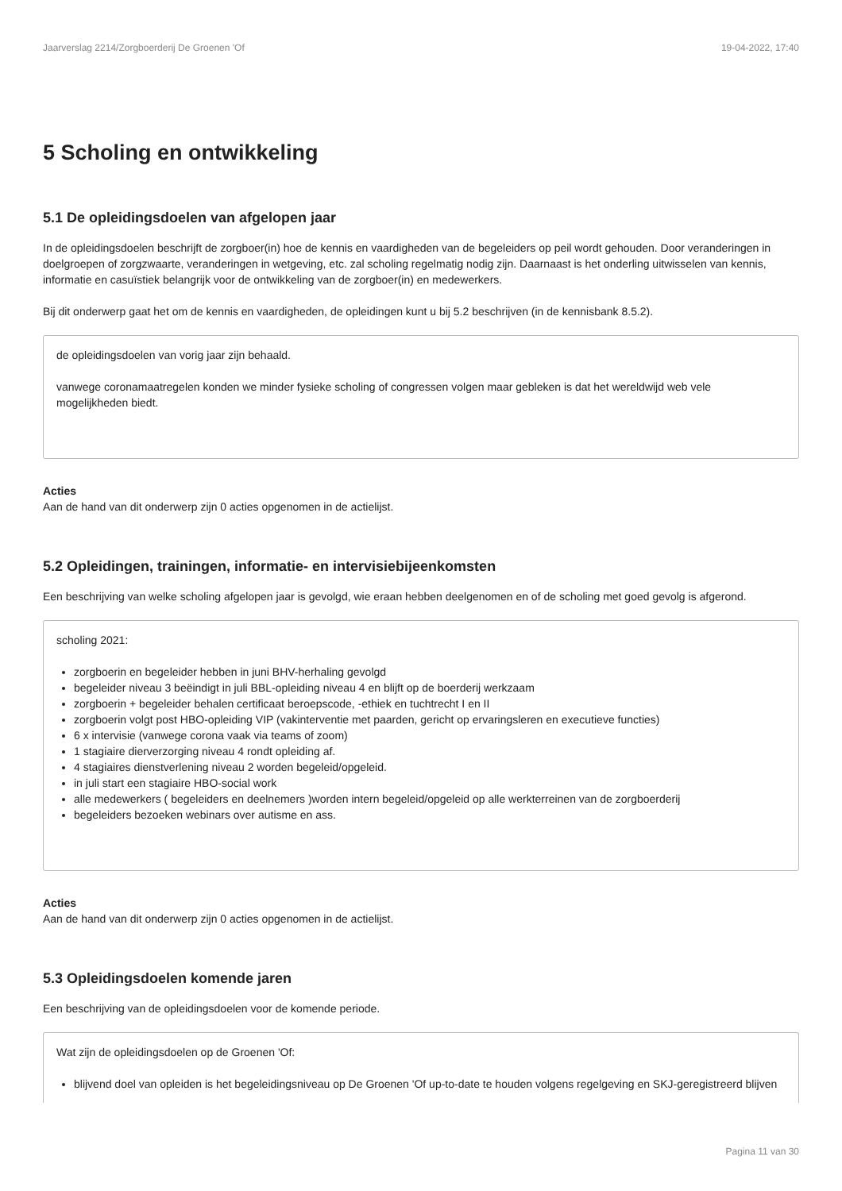Jaarverslag 2214/Zorgboerderij De Groenen 'Of 19-04-2022, 17:40
5 Scholing en ontwikkeling
5.1 De opleidingsdoelen van afgelopen jaar
In de opleidingsdoelen beschrijft de zorgboer(in) hoe de kennis en vaardigheden van de begeleiders op peil wordt gehouden. Door veranderingen in doelgroepen of zorgzwaarte, veranderingen in wetgeving, etc. zal scholing regelmatig nodig zijn. Daarnaast is het onderling uitwisselen van kennis, informatie en casuïstiek belangrijk voor de ontwikkeling van de zorgboer(in) en medewerkers.
Bij dit onderwerp gaat het om de kennis en vaardigheden, de opleidingen kunt u bij 5.2 beschrijven (in de kennisbank 8.5.2).
de opleidingsdoelen van vorig jaar zijn behaald.
vanwege coronamaatregelen konden we minder fysieke scholing of congressen volgen maar gebleken is dat het wereldwijd web vele mogelijkheden biedt.
Acties
Aan de hand van dit onderwerp zijn 0 acties opgenomen in de actielijst.
5.2 Opleidingen, trainingen, informatie- en intervisiebijeenkomsten
Een beschrijving van welke scholing afgelopen jaar is gevolgd, wie eraan hebben deelgenomen en of de scholing met goed gevolg is afgerond.
scholing 2021:
zorgboerin en begeleider hebben in juni BHV-herhaling gevolgd
begeleider niveau 3 beëindigt in juli BBL-opleiding niveau 4 en blijft op de boerderij werkzaam
zorgboerin + begeleider behalen certificaat beroepscode, -ethiek en tuchtrecht I en II
zorgboerin volgt post HBO-opleiding VIP (vakinterventie met paarden, gericht op ervaringsleren en executieve functies)
6 x intervisie (vanwege corona vaak via teams of zoom)
1 stagiaire dierverzorging niveau 4 rondt opleiding af.
4 stagiaires dienstverlening niveau 2 worden begeleid/opgeleid.
in juli start een stagiaire HBO-social work
alle medewerkers ( begeleiders en deelnemers )worden intern begeleid/opgeleid op alle werkterreinen van de zorgboerderij
begeleiders bezoeken webinars over autisme en ass.
Acties
Aan de hand van dit onderwerp zijn 0 acties opgenomen in de actielijst.
5.3 Opleidingsdoelen komende jaren
Een beschrijving van de opleidingsdoelen voor de komende periode.
Wat zijn de opleidingsdoelen op de Groenen 'Of:
blijvend doel van opleiden is het begeleidingsniveau op De Groenen 'Of up-to-date te houden volgens regelgeving en SKJ-geregistreerd blijven
Pagina 11 van 30